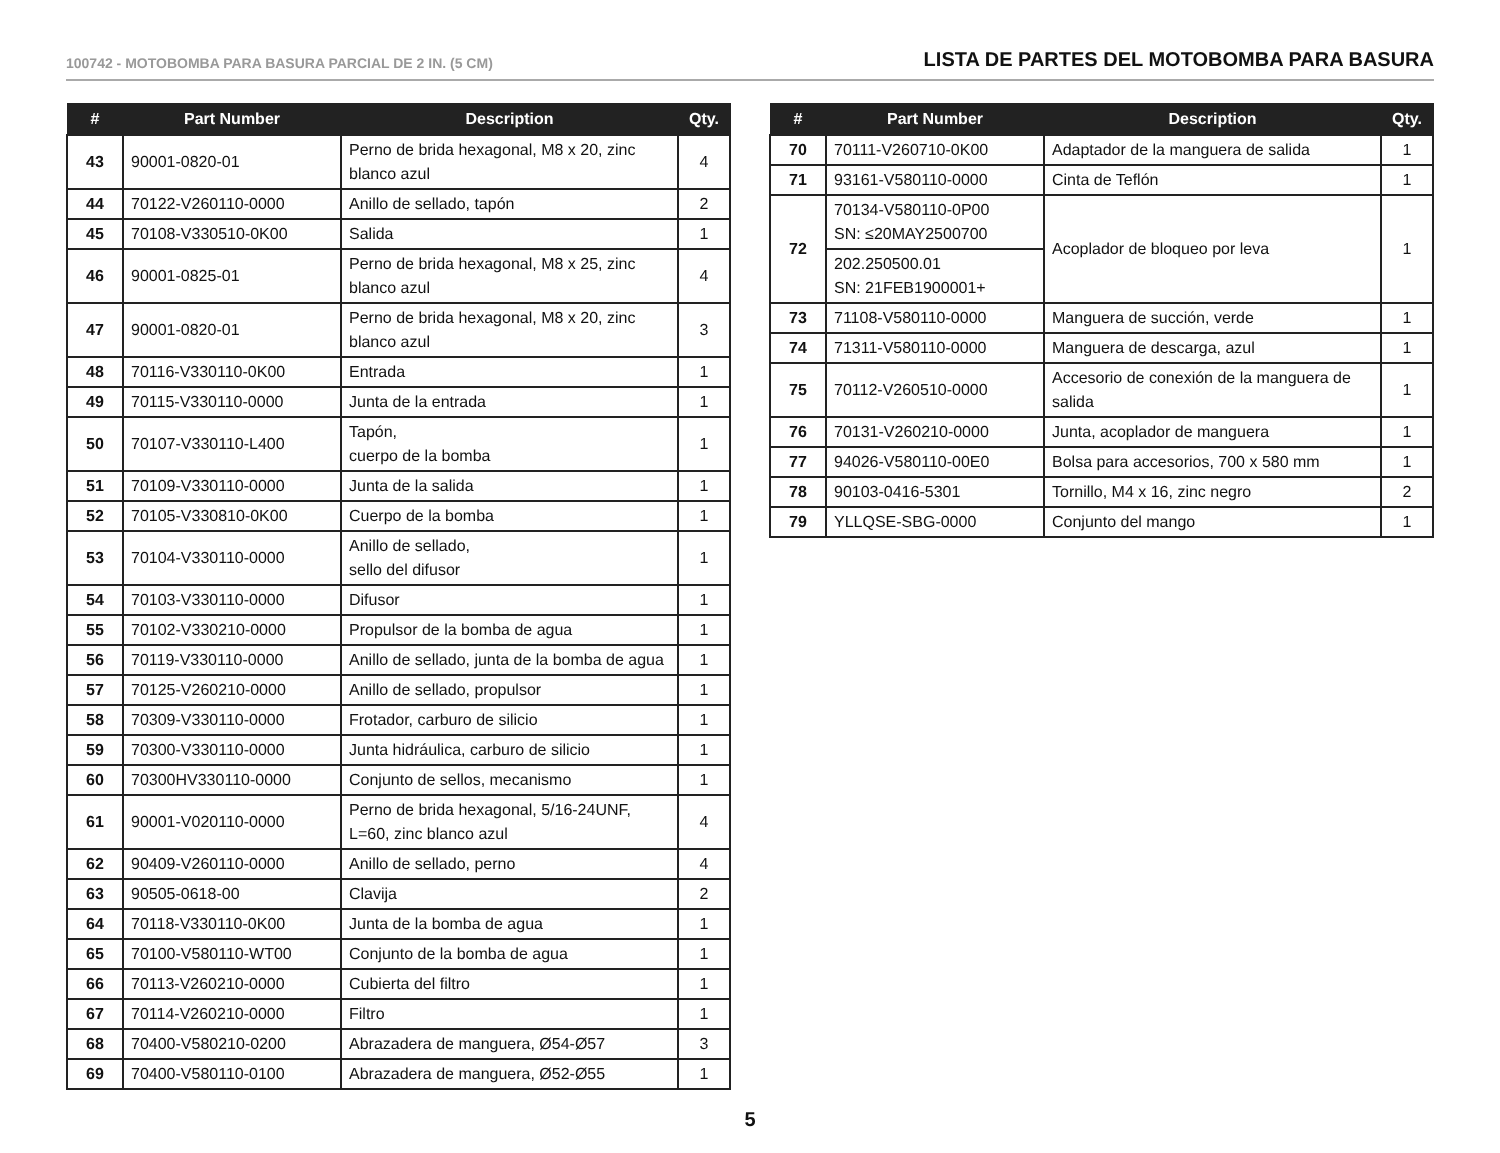100742 - MOTOBOMBA PARA BASURA PARCIAL DE 2 IN. (5 CM)
LISTA DE PARTES DEL MOTOBOMBA PARA BASURA
| # | Part Number | Description | Qty. |
| --- | --- | --- | --- |
| 43 | 90001-0820-01 | Perno de brida hexagonal, M8 x 20, zinc blanco azul | 4 |
| 44 | 70122-V260110-0000 | Anillo de sellado, tapón | 2 |
| 45 | 70108-V330510-0K00 | Salida | 1 |
| 46 | 90001-0825-01 | Perno de brida hexagonal, M8 x 25, zinc blanco azul | 4 |
| 47 | 90001-0820-01 | Perno de brida hexagonal, M8 x 20, zinc blanco azul | 3 |
| 48 | 70116-V330110-0K00 | Entrada | 1 |
| 49 | 70115-V330110-0000 | Junta de la entrada | 1 |
| 50 | 70107-V330110-L400 | Tapón, cuerpo de la bomba | 1 |
| 51 | 70109-V330110-0000 | Junta de la salida | 1 |
| 52 | 70105-V330810-0K00 | Cuerpo de la bomba | 1 |
| 53 | 70104-V330110-0000 | Anillo de sellado, sello del difusor | 1 |
| 54 | 70103-V330110-0000 | Difusor | 1 |
| 55 | 70102-V330210-0000 | Propulsor de la bomba de agua | 1 |
| 56 | 70119-V330110-0000 | Anillo de sellado, junta de la bomba de agua | 1 |
| 57 | 70125-V260210-0000 | Anillo de sellado, propulsor | 1 |
| 58 | 70309-V330110-0000 | Frotador, carburo de silicio | 1 |
| 59 | 70300-V330110-0000 | Junta hidráulica, carburo de silicio | 1 |
| 60 | 70300HV330110-0000 | Conjunto de sellos, mecanismo | 1 |
| 61 | 90001-V020110-0000 | Perno de brida hexagonal, 5/16-24UNF, L=60, zinc blanco azul | 4 |
| 62 | 90409-V260110-0000 | Anillo de sellado, perno | 4 |
| 63 | 90505-0618-00 | Clavija | 2 |
| 64 | 70118-V330110-0K00 | Junta de la bomba de agua | 1 |
| 65 | 70100-V580110-WT00 | Conjunto de la bomba de agua | 1 |
| 66 | 70113-V260210-0000 | Cubierta del filtro | 1 |
| 67 | 70114-V260210-0000 | Filtro | 1 |
| 68 | 70400-V580210-0200 | Abrazadera de manguera, Ø54-Ø57 | 3 |
| 69 | 70400-V580110-0100 | Abrazadera de manguera, Ø52-Ø55 | 1 |
| # | Part Number | Description | Qty. |
| --- | --- | --- | --- |
| 70 | 70111-V260710-0K00 | Adaptador de la manguera de salida | 1 |
| 71 | 93161-V580110-0000 | Cinta de Teflón | 1 |
| 72 | 70134-V580110-0P00 SN: ≤20MAY2500700 | Acoplador de bloqueo por leva | 1 |
| | 202.250500.01 SN: 21FEB1900001+ | | |
| 73 | 71108-V580110-0000 | Manguera de succión, verde | 1 |
| 74 | 71311-V580110-0000 | Manguera de descarga, azul | 1 |
| 75 | 70112-V260510-0000 | Accesorio de conexión de la manguera de salida | 1 |
| 76 | 70131-V260210-0000 | Junta, acoplador de manguera | 1 |
| 77 | 94026-V580110-00E0 | Bolsa para accesorios, 700 x 580 mm | 1 |
| 78 | 90103-0416-5301 | Tornillo, M4 x 16, zinc negro | 2 |
| 79 | YLLQSE-SBG-0000 | Conjunto del mango | 1 |
5